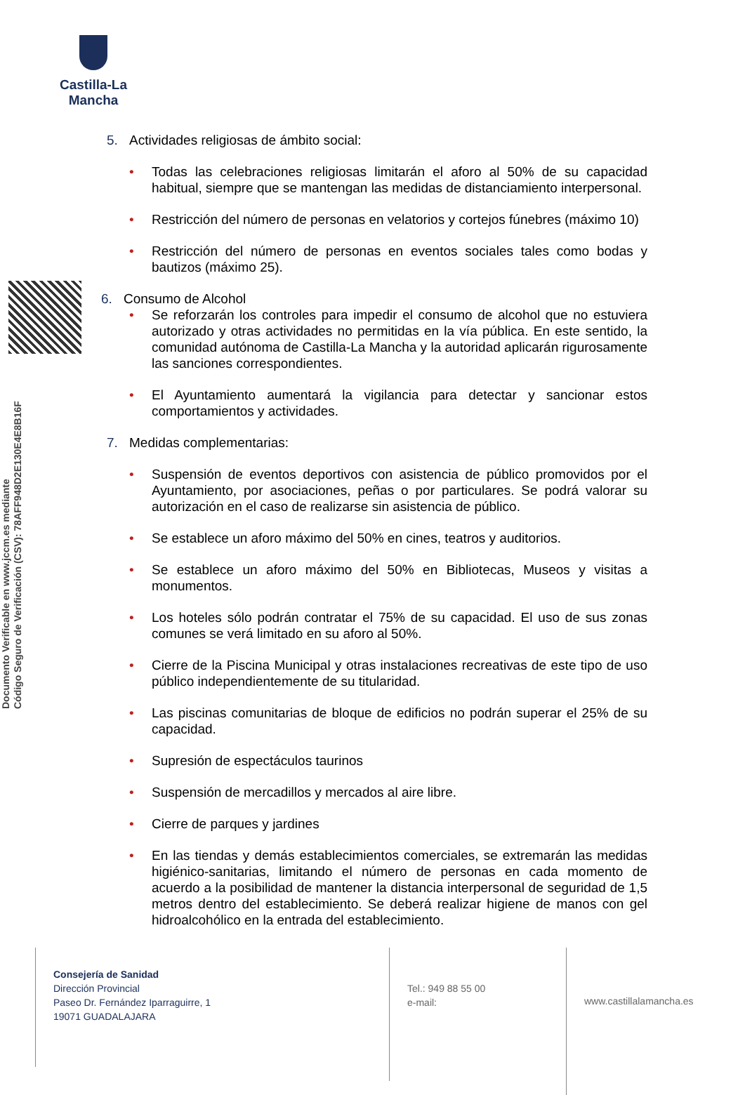Castilla-La Mancha
Documento Verificable en www.jccm.es mediante
Código Seguro de Verificación (CSV): 78AFF948D2E130E4E8B16F
5. Actividades religiosas de ámbito social:
• Todas las celebraciones religiosas limitarán el aforo al 50% de su capacidad habitual, siempre que se mantengan las medidas de distanciamiento interpersonal.
• Restricción del número de personas en velatorios y cortejos fúnebres (máximo 10)
• Restricción del número de personas en eventos sociales tales como bodas y bautizos (máximo 25).
6. Consumo de Alcohol
• Se reforzarán los controles para impedir el consumo de alcohol que no estuviera autorizado y otras actividades no permitidas en la vía pública. En este sentido, la comunidad autónoma de Castilla-La Mancha y la autoridad aplicarán rigurosamente las sanciones correspondientes.
• El Ayuntamiento aumentará la vigilancia para detectar y sancionar estos comportamientos y actividades.
7. Medidas complementarias:
• Suspensión de eventos deportivos con asistencia de público promovidos por el Ayuntamiento, por asociaciones, peñas o por particulares. Se podrá valorar su autorización en el caso de realizarse sin asistencia de público.
• Se establece un aforo máximo del 50% en cines, teatros y auditorios.
• Se establece un aforo máximo del 50% en Bibliotecas, Museos y visitas a monumentos.
• Los hoteles sólo podrán contratar el 75% de su capacidad. El uso de sus zonas comunes se verá limitado en su aforo al 50%.
• Cierre de la Piscina Municipal y otras instalaciones recreativas de este tipo de uso público independientemente de su titularidad.
• Las piscinas comunitarias de bloque de edificios no podrán superar el 25% de su capacidad.
• Supresión de espectáculos taurinos
• Suspensión de mercadillos y mercados al aire libre.
• Cierre de parques y jardines
• En las tiendas y demás establecimientos comerciales, se extremarán las medidas higiénico-sanitarias, limitando el número de personas en cada momento de acuerdo a la posibilidad de mantener la distancia interpersonal de seguridad de 1,5 metros dentro del establecimiento. Se deberá realizar higiene de manos con gel hidroalcohólico en la entrada del establecimiento.
Consejería de Sanidad
Dirección Provincial
Paseo Dr. Fernández Iparraguirre, 1
19071 GUADALAJARA
Tel.: 949 88 55 00
e-mail:
www.castillalamancha.es